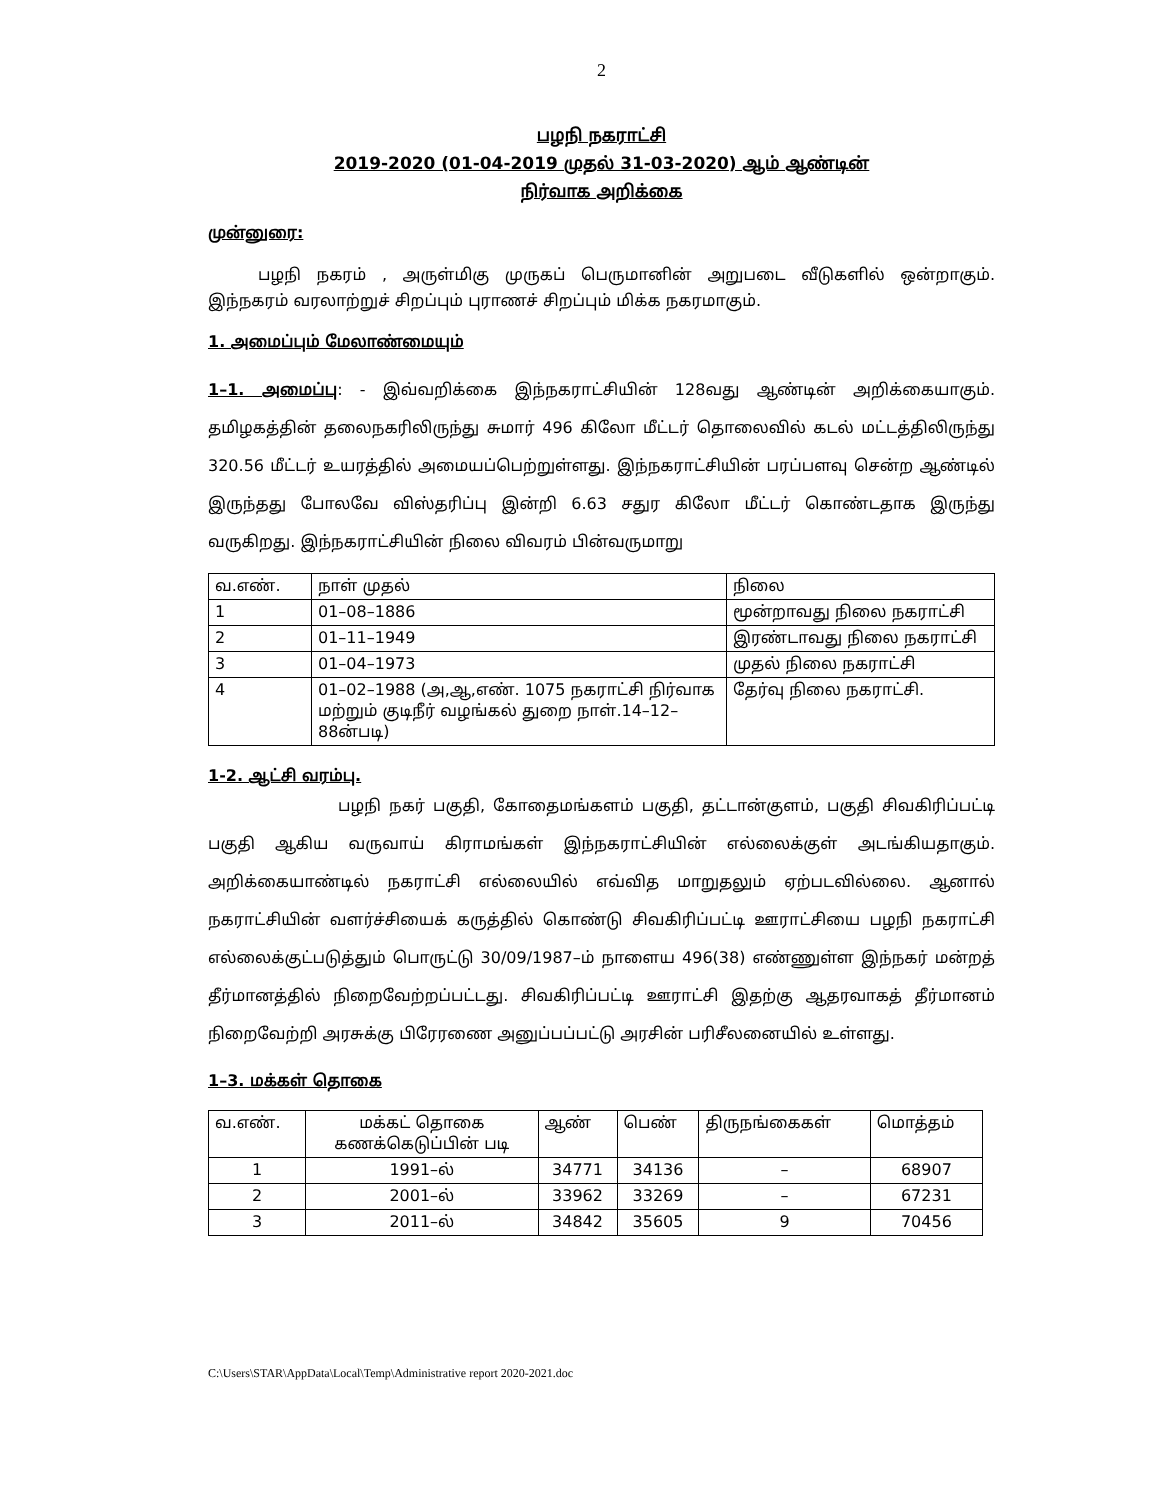2
பழநி நகராட்சி
2019-2020 (01-04-2019 முதல் 31-03-2020) ஆம் ஆண்டின்
நிர்வாக அறிக்கை
முன்னுரை:
பழநி நகரம் , அருள்மிகு முருகப் பெருமானின் அறுபடை வீடுகளில் ஒன்றாகும். இந்நகரம் வரலாற்றுச் சிறப்பும் புராணச் சிறப்பும் மிக்க நகரமாகும்.
1. அமைப்பும் மேலாண்மையும்
1–1. அமைப்பு: - இவ்வறிக்கை இந்நகராட்சியின் 128வது ஆண்டின் அறிக்கையாகும். தமிழகத்தின் தலைநகரிலிருந்து சுமார் 496 கிலோ மீட்டர் தொலைவில் கடல் மட்டத்திலிருந்து 320.56 மீட்டர் உயரத்தில் அமையப்பெற்றுள்ளது. இந்நகராட்சியின் பரப்பளவு சென்ற ஆண்டில் இருந்தது போலவே விஸ்தரிப்பு இன்றி 6.63 சதுர கிலோ மீட்டர் கொண்டதாக இருந்து வருகிறது. இந்நகராட்சியின் நிலை விவரம் பின்வருமாறு
| வ.எண். | நாள் முதல் | நிலை |
| --- | --- | --- |
| 1 | 01–08–1886 | மூன்றாவது நிலை நகராட்சி |
| 2 | 01–11–1949 | இரண்டாவது நிலை நகராட்சி |
| 3 | 01–04–1973 | முதல் நிலை நகராட்சி |
| 4 | 01–02–1988 (அ,ஆ,எண். 1075 நகராட்சி நிர்வாக மற்றும் குடிநீர் வழங்கல் துறை நாள்.14–12–88ன்படி) | தேர்வு நிலை நகராட்சி. |
1-2. ஆட்சி வரம்பு.
பழநி நகர் பகுதி, கோதைமங்களம் பகுதி, தட்டான்குளம், பகுதி சிவகிரிப்பட்டி பகுதி ஆகிய வருவாய் கிராமங்கள் இந்நகராட்சியின் எல்லைக்குள் அடங்கியதாகும். அறிக்கையாண்டில் நகராட்சி எல்லையில் எவ்வித மாறுதலும் ஏற்படவில்லை. ஆனால் நகராட்சியின் வளர்ச்சியைக் கருத்தில் கொண்டு சிவகிரிப்பட்டி ஊராட்சியை பழநி நகராட்சி எல்லைக்குட்படுத்தும் பொருட்டு 30/09/1987–ம் நாளைய 496(38) எண்ணுள்ள இந்நகர் மன்றத் தீர்மானத்தில் நிறைவேற்றப்பட்டது. சிவகிரிப்பட்டி ஊராட்சி இதற்கு ஆதரவாகத் தீர்மானம் நிறைவேற்றி அரசுக்கு பிரேரணை அனுப்பப்பட்டு அரசின் பரிசீலனையில் உள்ளது.
1–3. மக்கள் தொகை
| வ.எண். | மக்கட் தொகை கணக்கெடுப்பின் படி | ஆண் | பெண் | திருநங்கைகள் | மொத்தம் |
| --- | --- | --- | --- | --- | --- |
| 1 | 1991–ல் | 34771 | 34136 | – | 68907 |
| 2 | 2001–ல் | 33962 | 33269 | – | 67231 |
| 3 | 2011–ல் | 34842 | 35605 | 9 | 70456 |
C:\Users\STAR\AppData\Local\Temp\Administrative report 2020-2021.doc